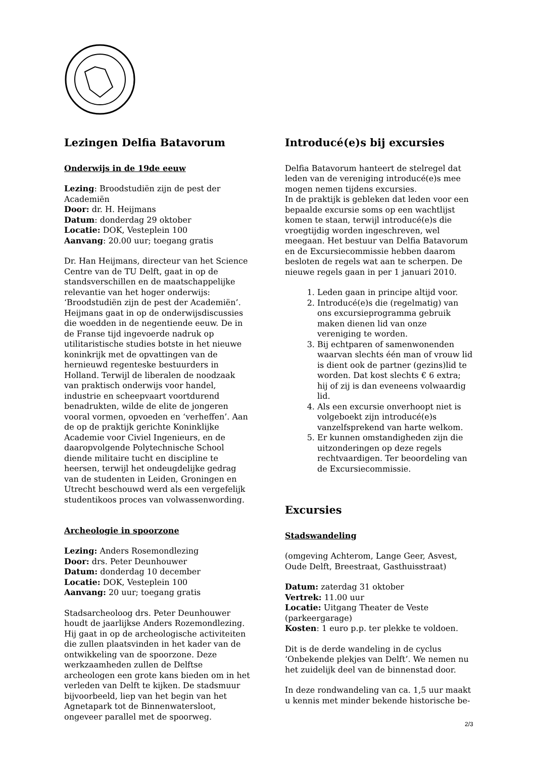Lezingen Delfia Batavorum
Onderwijs in de 19de eeuw
Lezing: Broodstudiën zijn de pest der Academiën
Door: dr. H. Heijmans
Datum: donderdag 29 oktober
Locatie: DOK, Vesteplein 100
Aanvang: 20.00 uur; toegang gratis
Dr. Han Heijmans, directeur van het Science Centre van de TU Delft, gaat in op de standsverschillen en de maatschappelijke relevantie van het hoger onderwijs: ‘Broodstudiën zijn de pest der Academiën’.
Heijmans gaat in op de onderwijsdiscussies die woedden in de negentiende eeuw. De in de Franse tijd ingevoerde nadruk op utilitaristische studies botste in het nieuwe koninkrijk met de opvattingen van de hernieuwd regenteske bestuurders in Holland. Terwijl de liberalen de noodzaak van praktisch onderwijs voor handel, industrie en scheepvaart voortdurend benadrukten, wilde de elite de jongeren vooral vormen, opvoeden en ‘verheffen’. Aan de op de praktijk gerichte Koninklijke Academie voor Civiel Ingenieurs, en de daaropvolgende Polytechnische School diende militaire tucht en discipline te heersen, terwijl het ondeugdelijke gedrag van de studenten in Leiden, Groningen en Utrecht beschouwd werd als een vergefelijk studentikoos proces van volwassenwording.
Archeologie in spoorzone
Lezing: Anders Rosemondlezing
Door: drs. Peter Deunhouwer
Datum: donderdag 10 december
Locatie: DOK, Vesteplein 100
Aanvang: 20 uur; toegang gratis
Stadsarcheoloog drs. Peter Deunhouwer houdt de jaarlijkse Anders Rozemondlezing. Hij gaat in op de archeologische activiteiten die zullen plaatsvinden in het kader van de ontwikkeling van de spoorzone. Deze werkzaamheden zullen de Delftse archeologen een grote kans bieden om in het verleden van Delft te kijken. De stadsmuur bijvoorbeeld, liep van het begin van het Agnetapark tot de Binnenwatersloot, ongeveer parallel met de spoorweg.
Introducé(e)s bij excursies
Delfia Batavorum hanteert de stelregel dat leden van de vereniging introducé(e)s mee mogen nemen tijdens excursies.
In de praktijk is gebleken dat leden voor een bepaalde excursie soms op een wachtlijst komen te staan, terwijl introducé(e)s die vroegtijdig worden ingeschreven, wel meegaan. Het bestuur van Delfia Batavorum en de Excursiecommissie hebben daarom besloten de regels wat aan te scherpen. De nieuwe regels gaan in per 1 januari 2010.
1. Leden gaan in principe altijd voor.
2. Introducé(e)s die (regelmatig) van ons excursieprogramma gebruik maken dienen lid van onze vereniging te worden.
3. Bij echtparen of samenwonenden waarvan slechts één man of vrouw lid is dient ook de partner (gezins)lid te worden. Dat kost slechts € 6 extra; hij of zij is dan eveneens volwaardig lid.
4. Als een excursie onverhoopt niet is volgeboekt zijn introducé(e)s vanzelfsprekend van harte welkom.
5. Er kunnen omstandigheden zijn die uitzonderingen op deze regels rechtvaardigen. Ter beoordeling van de Excursiecommissie.
Excursies
Stadswandeling
(omgeving Achterom, Lange Geer, Asvest, Oude Delft, Breestraat, Gasthuisstraat)
Datum: zaterdag 31 oktober
Vertrek: 11.00 uur
Locatie: Uitgang Theater de Veste (parkeergarage)
Kosten: 1 euro p.p. ter plekke te voldoen.
Dit is de derde wandeling in de cyclus ‘Onbekende plekjes van Delft’. We nemen nu het zuidelijk deel van de binnenstad door.
In deze rondwandeling van ca. 1,5 uur maakt u kennis met minder bekende historische be-
2/3